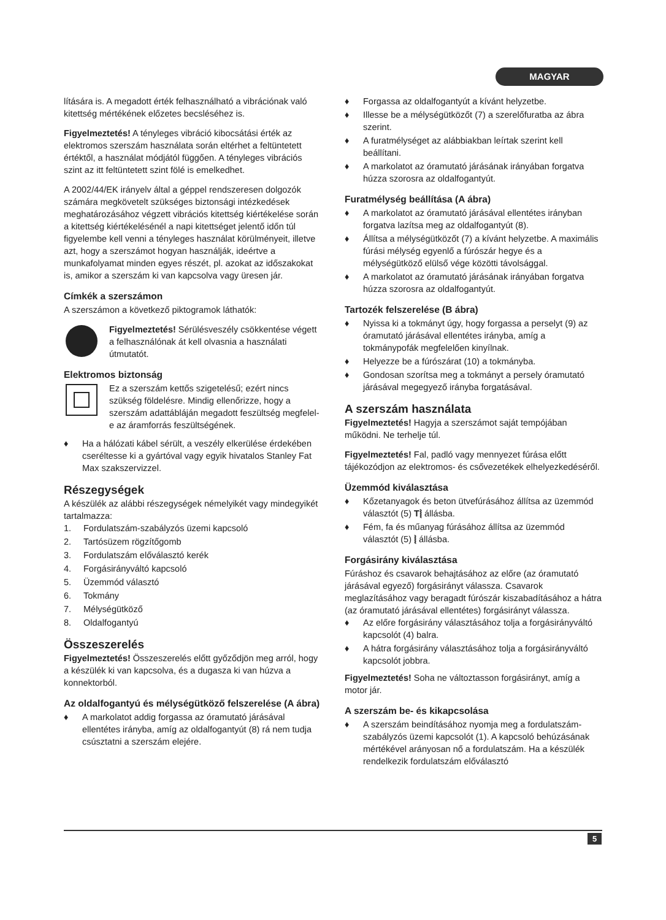MAGYAR
lítására is. A megadott érték felhasználható a vibrációnak való kitettség mértékének előzetes becsléséhez is.
Figyelmeztetés! A tényleges vibráció kibocsátási érték az elektromos szerszám használata során eltérhet a feltüntetett értéktől, a használat módjától függően. A tényleges vibrációs szint az itt feltüntetett szint fölé is emelkedhet.
A 2002/44/EK irányelv által a géppel rendszeresen dolgozók számára megkövetelt szükséges biztonsági intézkedések meghatározásához végzett vibrációs kitettség kiértékelése során a kitettség kiértékelésénél a napi kitettséget jelentő időn túl figyelembe kell venni a tényleges használat körülményeit, illetve azt, hogy a szerszámot hogyan használják, ideértve a munkafolyamat minden egyes részét, pl. azokat az időszakokat is, amikor a szerszám ki van kapcsolva vagy üresen jár.
Címkék a szerszámon
A szerszámon a következő piktogramok láthatók:
Figyelmeztetés! Sérülésveszély csökkentése végett a felhasználónak át kell olvasnia a használati útmutatót.
Elektromos biztonság
Ez a szerszám kettős szigetelésű; ezért nincs szükség földelésre. Mindig ellenőrizze, hogy a szerszám adattábláján megadott feszültség megfelel-e az áramforrás feszültségének.
♦ Ha a hálózati kábel sérült, a veszély elkerülése érdekében cseréltesse ki a gyártóval vagy egyik hivatalos Stanley Fat Max szakszervizzel.
Részegységek
A készülék az alábbi részegységek némelyikét vagy mindegyikét tartalmazza:
1. Fordulatszám-szabályzós üzemi kapcsoló
2. Tartósüzem rögzítőgomb
3. Fordulatszám előválasztó kerék
4. Forgásirányváltó kapcsoló
5. Üzemmód választó
6. Tokmány
7. Mélységütköző
8. Oldalfogantyú
Összeszerelés
Figyelmeztetés! Összeszerelés előtt győződjön meg arról, hogy a készülék ki van kapcsolva, és a dugasza ki van húzva a konnektorból.
Az oldalfogantyú és mélységütköző felszerelése (A ábra)
♦ A markolatot addig forgassa az óramutató járásával ellentétes irányba, amíg az oldalfogantyút (8) rá nem tudja csúsztatni a szerszám elejére.
♦ Forgassa az oldalfogantyút a kívánt helyzetbe.
♦ Illesse be a mélységütközőt (7) a szerelőfuratba az ábra szerint.
♦ A furatmélységet az alábbiakban leírtak szerint kell beállítani.
♦ A markolatot az óramutató járásának irányában forgatva húzza szorosra az oldalfogantyút.
Furatmélység beállítása (A ábra)
♦ A markolatot az óramutató járásával ellentétes irányban forgatva lazítsa meg az oldalfogantyút (8).
♦ Állítsa a mélységütközőt (7) a kívánt helyzetbe. A maximális fúrási mélység egyenlő a fúrószár hegye és a mélységütköző elülső vége közötti távolsággal.
♦ A markolatot az óramutató járásának irányában forgatva húzza szorosra az oldalfogantyút.
Tartozék felszerelése (B ábra)
♦ Nyissa ki a tokmányt úgy, hogy forgassa a perselyt (9) az óramutató járásával ellentétes irányba, amíg a tokmánypofák megfelelően kinyílnak.
♦ Helyezze be a fúrószárat (10) a tokmányba.
♦ Gondosan szorítsa meg a tokmányt a persely óramutató járásával megegyező irányba forgatásával.
A szerszám használata
Figyelmeztetés! Hagyja a szerszámot saját tempójában működni. Ne terhelje túl.
Figyelmeztetés! Fal, padló vagy mennyezet fúrása előtt tájékozódjon az elektromos- és csővezetékek elhelyezkedéséről.
Üzemmód kiválasztása
♦ Kőzetanyagok és beton ütvefúrásához állítsa az üzemmód választót (5) T⦚ állásba.
♦ Fém, fa és műanyag fúrásához állítsa az üzemmód választót (5) ⦚ állásba.
Forgásirány kiválasztása
Fúráshoz és csavarok behajtásához az előre (az óramutató járásával egyező) forgásirányt válassza. Csavarok meglazításához vagy beragadt fúrószár kiszabadításához a hátra (az óramutató járásával ellentétes) forgásirányt válassza.
♦ Az előre forgásirány választásához tolja a forgásirányváltó kapcsolót (4) balra.
♦ A hátra forgásirány választásához tolja a forgásirányváltó kapcsolót jobbra.
Figyelmeztetés! Soha ne változtasson forgásirányt, amíg a motor jár.
A szerszám be- és kikapcsolása
♦ A szerszám beindításához nyomja meg a fordulatszám-szabályzós üzemi kapcsolót (1). A kapcsoló behúzásának mértékével arányosan nő a fordulatszám. Ha a készülék rendelkezik fordulatszám előválasztó
5